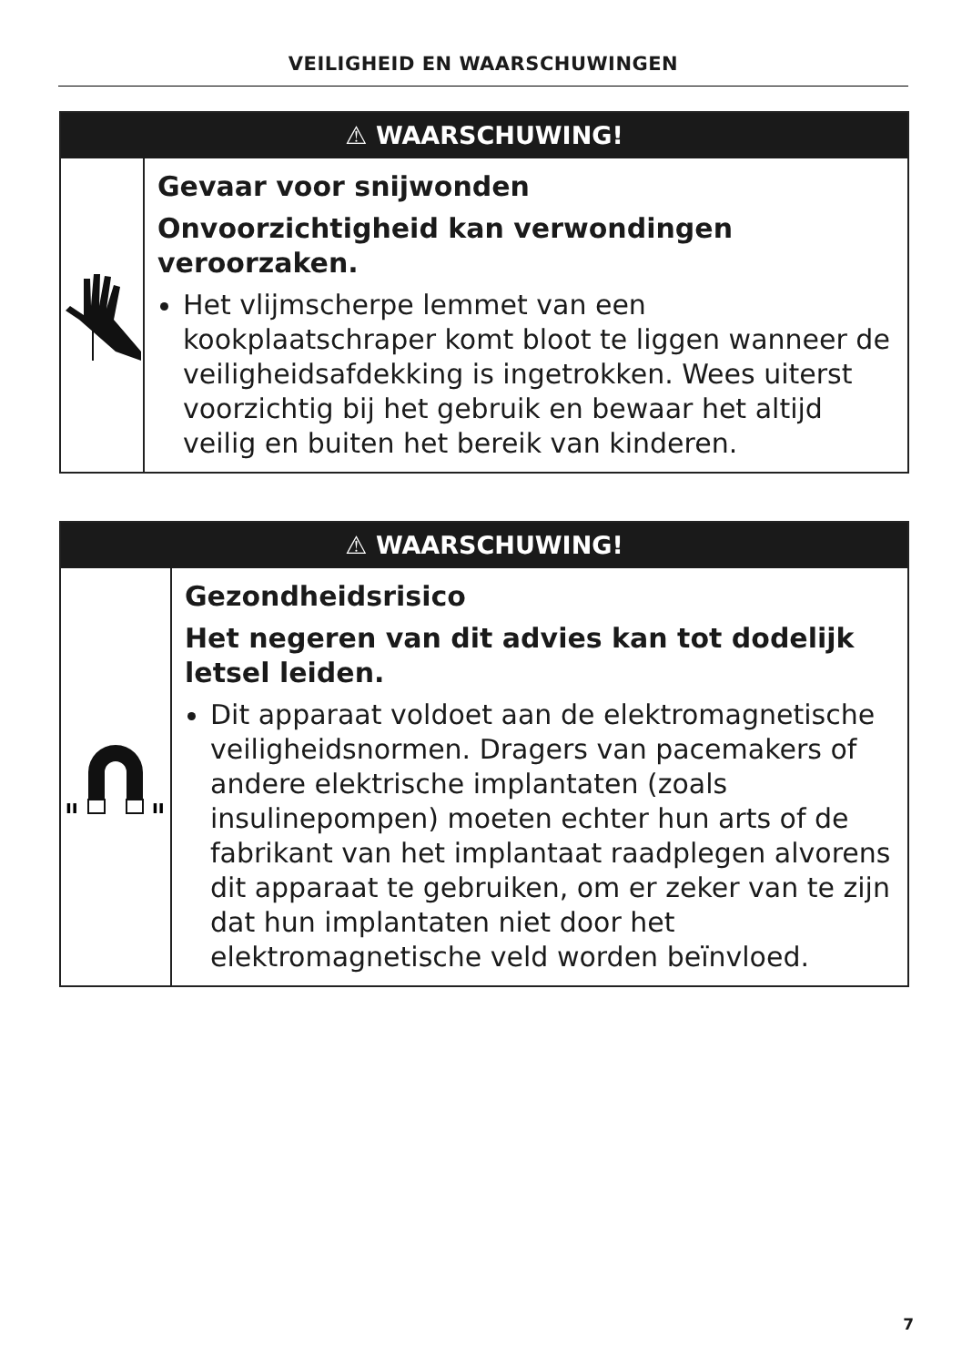VEILIGHEID EN WAARSCHUWINGEN
⚠ WAARSCHUWING!
Gevaar voor snijwonden
Onvoorzichtigheid kan verwondingen veroorzaken.
Het vlijmscherpe lemmet van een kookplaatschraper komt bloot te liggen wanneer de veiligheidsafdekking is ingetrokken. Wees uiterst voorzichtig bij het gebruik en bewaar het altijd veilig en buiten het bereik van kinderen.
⚠ WAARSCHUWING!
ıı
ıı
Gezondheidsrisico
Het negeren van dit advies kan tot dodelijk letsel leiden.
Dit apparaat voldoet aan de elektromagnetische veiligheidsnormen. Dragers van pacemakers of andere elektrische implantaten (zoals insulinepompen) moeten echter hun arts of de fabrikant van het implantaat raadplegen alvorens dit apparaat te gebruiken, om er zeker van te zijn dat hun implantaten niet door het elektromagnetische veld worden beïnvloed.
7